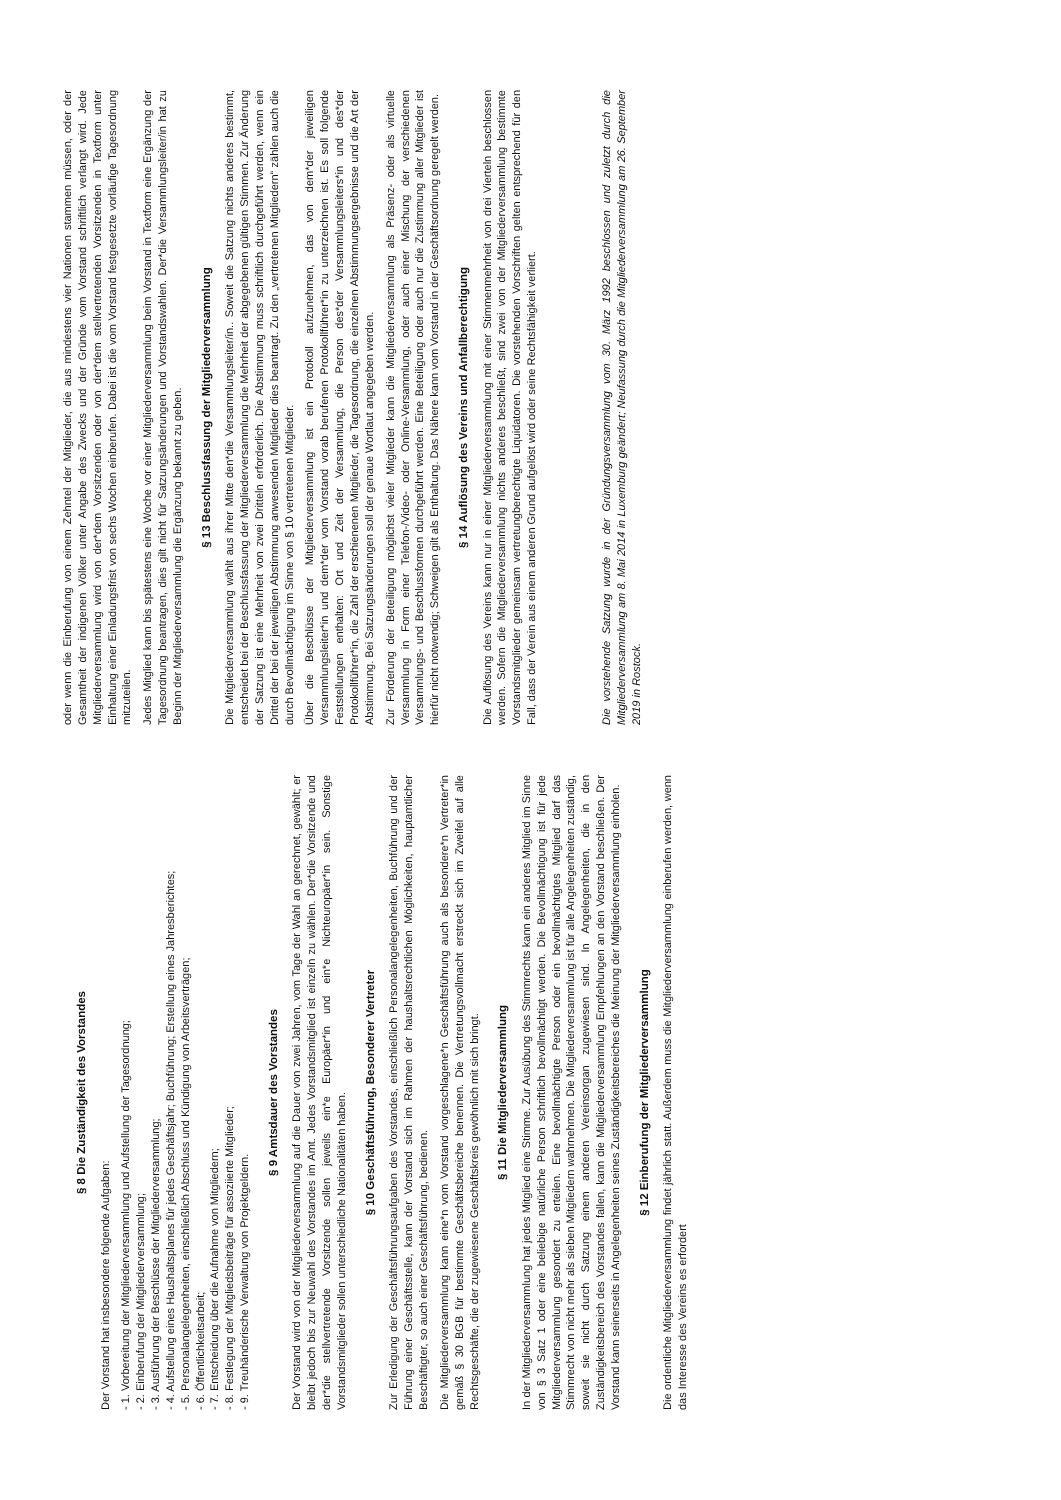§ 8 Die Zuständigkeit des Vorstandes
Der Vorstand hat insbesondere folgende Aufgaben:
- 1. Vorbereitung der Mitgliederversammlung und Aufstellung der Tagesordnung;
- 2. Einberufung der Mitgliederversammlung;
- 3. Ausführung der Beschlüsse der Mitgliederversammlung;
- 4. Aufstellung eines Haushaltsplanes für jedes Geschäftsjahr; Buchführung; Erstellung eines Jahresberichtes;
- 5. Personalangelegenheiten, einschließlich Abschluss und Kündigung von Arbeitsverträgen;
- 6. Öffentlichkeitsarbeit;
- 7. Entscheidung über die Aufnahme von Mitgliedern;
- 8. Festlegung der Mitgliedsbeiträge für assoziierte Mitglieder;
- 9. Treuhänderische Verwaltung von Projektgeldern.
§ 9 Amtsdauer des Vorstandes
Der Vorstand wird von der Mitgliederversammlung auf die Dauer von zwei Jahren, vom Tage der Wahl an gerechnet, gewählt; er bleibt jedoch bis zur Neuwahl des Vorstandes im Amt. Jedes Vorstandsmitglied ist einzeln zu wählen. Der*die Vorsitzende und der*die stellvertretende Vorsitzende sollen jeweils ein*e Europäer*in und ein*e Nichteuropäer*in sein. Sonstige Vorstandsmitglieder sollen unterschiedliche Nationalitäten haben.
§ 10 Geschäftsführung, Besonderer Vertreter
Zur Erledigung der Geschäftsführungsaufgaben des Vorstandes, einschließlich Personalangelegenheiten, Buchführung und der Führung einer Geschäftsstelle, kann der Vorstand sich im Rahmen der haushaltsrechtlichen Möglichkeiten, hauptamtlicher Beschäftigter, so auch einer Geschäftsführung, bedienen.
Die Mitgliederversammlung kann eine*n vom Vorstand vorgeschlagene*n Geschäftsführung auch als besondere*n Vertreter*in gemäß § 30 BGB für bestimmte Geschäftsbereiche benennen. Die Vertretungsvollmacht erstreckt sich im Zweifel auf alle Rechtsgeschäfte, die der zugewiesene Geschäftskreis gewöhnlich mit sich bringt.
§ 11 Die Mitgliederversammlung
In der Mitgliederversammlung hat jedes Mitglied eine Stimme. Zur Ausübung des Stimmrechts kann ein anderes Mitglied im Sinne von § 3 Satz 1 oder eine beliebige natürliche Person schriftlich bevollmächtigt werden. Die Bevollmächtigung ist für jede Mitgliederversammlung gesondert zu erteilen. Eine bevollmächtigte Person oder ein bevollmächtigtes Mitglied darf das Stimmrecht von nicht mehr als sieben Mitgliedern wahrnehmen. Die Mitgliederversammlung ist für alle Angelegenheiten zuständig, soweit sie nicht durch Satzung einem anderen Vereinsorgan zugewiesen sind. In Angelegenheiten, die in den Zuständigkeitsbereich des Vorstandes fallen, kann die Mitgliederversammlung Empfehlungen an den Vorstand beschließen. Der Vorstand kann seinerseits in Angelegenheiten seines Zuständigkeitsbereiches die Meinung der Mitgliederversammlung einholen.
§ 12 Einberufung der Mitgliederversammlung
Die ordentliche Mitgliederversammlung findet jährlich statt. Außerdem muss die Mitgliederversammlung einberufen werden, wenn das Interesse des Vereins es erfordert
oder wenn die Einberufung von einem Zehntel der Mitglieder, die aus mindestens vier Nationen stammen müssen, oder der Gesamtheit der indigenen Völker unter Angabe des Zwecks und der Gründe vom Vorstand schriftlich verlangt wird. Jede Mitgliederversammlung wird von der*dem Vorsitzenden oder von der*dem stellvertretenden Vorsitzenden in Textform unter Einhaltung einer Einladungsfrist von sechs Wochen einberufen. Dabei ist die vom Vorstand festgesetzte vorläufige Tagesordnung mitzuteilen.
Jedes Mitglied kann bis spätestens eine Woche vor einer Mitgliederversammlung beim Vorstand in Textform eine Ergänzung der Tagesordnung beantragen, dies gilt nicht für Satzungsänderungen und Vorstandswahlen. Der*die Versammlungsleiter/in hat zu Beginn der Mitgliederversammlung die Ergänzung bekannt zu geben.
§ 13 Beschlussfassung der Mitgliederversammlung
Die Mitgliederversammlung wählt aus ihrer Mitte den*die Versammlungsleiter/in.. Soweit die Satzung nichts anderes bestimmt, entscheidet bei der Beschlussfassung der Mitgliederversammlung die Mehrheit der abgegebenen gültigen Stimmen. Zur Änderung der Satzung ist eine Mehrheit von zwei Dritteln erforderlich. Die Abstimmung muss schriftlich durchgeführt werden, wenn ein Drittel der bei der jeweiligen Abstimmung anwesenden Mitglieder dies beantragt. Zu den „vertretenen Mitgliedern“ zählen auch die durch Bevollmächtigung im Sinne von § 10 vertretenen Mitglieder.
Über die Beschlüsse der Mitgliederversammlung ist ein Protokoll aufzunehmen, das von dem*der jeweiligen Versammlungsleiter*in und dem*der vom Vorstand vorab berufenen Protokollführer*in zu unterzeichnen ist. Es soll folgende Feststellungen enthalten: Ort und Zeit der Versammlung, die Person des*der Versammlungsleiters*in und des*der Protokollführer*in, die Zahl der erschienenen Mitglieder, die Tagesordnung, die einzelnen Abstimmungsergebnisse und die Art der Abstimmung. Bei Satzungsänderungen soll der genaue Wortlaut angegeben werden.
Zur Förderung der Beteiligung möglichst vieler Mitglieder kann die Mitgliederversammlung als Präsenz- oder als virtuelle Versammlung in Form einer Telefon-/Video- oder Online-Versammlung, oder auch einer Mischung der verschiedenen Versammlungs- und Beschlussformen durchgeführt werden. Eine Beteiligung oder auch nur die Zustimmung aller Mitglieder ist hierfür nicht notwendig; Schweigen gilt als Enthaltung. Das Nähere kann vom Vorstand in der Geschäftsordnung geregelt werden.
§ 14 Auflösung des Vereins und Anfallberechtigung
Die Auflösung des Vereins kann nur in einer Mitgliederversammlung mit einer Stimmenmehrheit von drei Vierteln beschlossen werden. Sofern die Mitgliederversammlung nichts anderes beschließt, sind zwei von der Mitgliederversammlung bestimmte Vorstandsmitglieder gemeinsam vertretungberechtigte Liquidatoren. Die vorstehenden Vorschriften gelten entsprechend für den Fall, dass der Verein aus einem anderen Grund aufgelöst wird oder seine Rechtsfähigkeit verliert.
Die vorstehende Satzung wurde in der Gründungsversammlung vom 30. März 1992 beschlossen und zuletzt durch die Mitgliederversammlung am 8. Mai 2014 in Luxemburg geändert; Neufassung durch die Mitgliederversammlung am 26. September 2019 in Rostock.